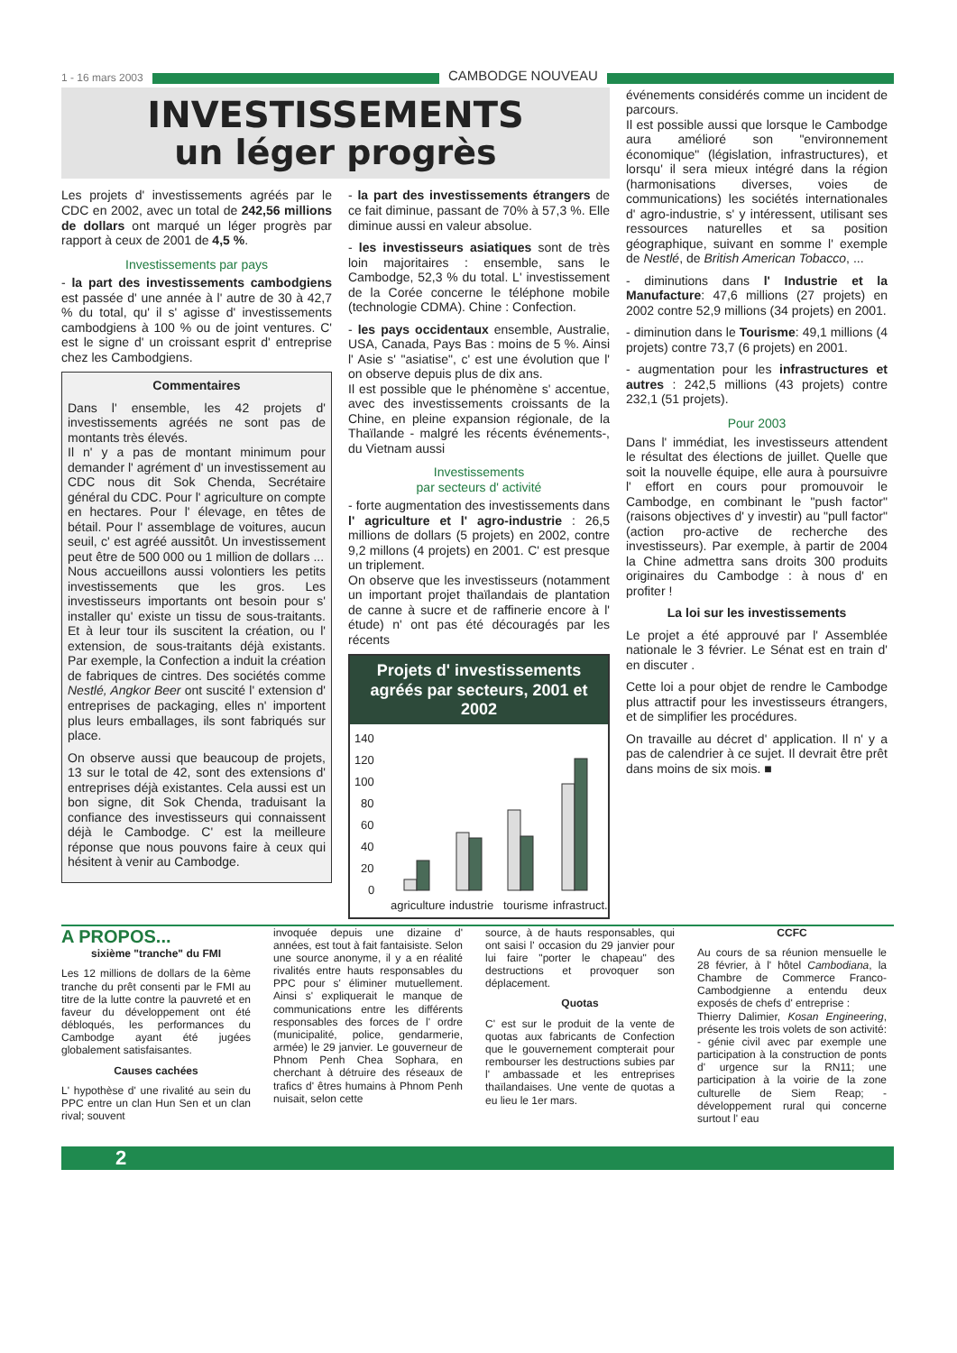1 - 16 mars 2003
CAMBODGE NOUVEAU
INVESTISSEMENTS
un léger progrès
Les projets d' investissements agréés par le CDC en 2002, avec un total de 242,56 millions de dollars ont marqué un léger progrès par rapport à ceux de 2001 de 4,5 %.
Investissements par pays
- la part des investissements cambodgiens est passée d' une année à l' autre de 30 à 42,7 % du total, qu' il s' agisse d' investissements cambodgiens à 100 % ou de joint ventures. C' est le signe d' un croissant esprit d' entreprise chez les Cambodgiens.
Commentaires
Dans l' ensemble, les 42 projets d' investissements agréés ne sont pas de montants très élevés.
Il n' y a pas de montant minimum pour demander l' agrément d' un investissement au CDC nous dit Sok Chenda, Secrétaire général du CDC. Pour l' agriculture on compte en hectares. Pour l' élevage, en têtes de bétail. Pour l' assemblage de voitures, aucun seuil, c' est agréé aussitôt. Un investissement peut être de 500 000 ou 1 million de dollars ...
Nous accueillons aussi volontiers les petits investissements que les gros. Les investisseurs importants ont besoin pour s' installer qu' existe un tissu de sous-traitants. Et à leur tour ils suscitent la création, ou l' extension, de sous-traitants déjà existants. Par exemple, la Confection a induit la création de fabriques de cintres. Des sociétés comme Nestlé, Angkor Beer ont suscité l' extension d' entreprises de packaging, elles n' importent plus leurs emballages, ils sont fabriqués sur place.
On observe aussi que beaucoup de projets, 13 sur le total de 42, sont des extensions d' entreprises déjà existantes. Cela aussi est un bon signe, dit Sok Chenda, traduisant la confiance des investisseurs qui connaissent déjà le Cambodge. C' est la meilleure réponse que nous pouvons faire à ceux qui hésitent à venir au Cambodge.
- la part des investissements étrangers de ce fait diminue, passant de 70% à 57,3 %. Elle diminue aussi en valeur absolue.
- les investisseurs asiatiques sont de très loin majoritaires : ensemble, sans le Cambodge, 52,3 % du total. L' investissement de la Corée concerne le téléphone mobile (technologie CDMA). Chine : Confection.
- les pays occidentaux ensemble, Australie, USA, Canada, Pays Bas : moins de 5 %. Ainsi l' Asie s' "asiatise", c' est une évolution que l' on observe depuis plus de dix ans.
Il est possible que le phénomène s' accentue, avec des investissements croissants de la Chine, en pleine expansion régionale, de la Thaïlande - malgré les récents événements-, du Vietnam aussi
Investissements
par secteurs d' activité
- forte augmentation des investissements dans l' agriculture et l' agro-industrie : 26,5 millions de dollars (5 projets) en 2002, contre 9,2 millons (4 projets) en 2001. C' est presque un triplement.
On observe que les investisseurs (notamment un important projet thaïlandais de plantation de canne à sucre et de raffinerie encore à l' étude) n' ont pas été découragés par les récents
Projets d' investissements agréés par secteurs, 2001 et 2002
140
120
100
80
60
40
20
0
agriculture
industrie
tourisme
infrastruct.
événements considérés comme un incident de parcours.
Il est possible aussi que lorsque le Cambodge aura amélioré son "environnement économique" (législation, infrastructures), et lorsqu' il sera mieux intégré dans la région (harmonisations diverses, voies de communications) les sociétés internationales d' agro-industrie, s' y intéressent, utilisant ses ressources naturelles et sa position géographique, suivant en somme l' exemple de Nestlé, de British American Tobacco, ...
- diminutions dans l' Industrie et la Manufacture: 47,6 millions (27 projets) en 2002 contre 52,9 millions (34 projets) en 2001.
- diminution dans le Tourisme: 49,1 millions (4 projets) contre 73,7 (6 projets) en 2001.
- augmentation pour les infrastructures et autres : 242,5 millions (43 projets) contre 232,1 (51 projets).
Pour 2003
Dans l' immédiat, les investisseurs attendent le résultat des élections de juillet. Quelle que soit la nouvelle équipe, elle aura à poursuivre l' effort en cours pour promouvoir le Cambodge, en combinant le "push factor" (raisons objectives d' y investir) au "pull factor" (action pro-active de recherche des investisseurs). Par exemple, à partir de 2004 la Chine admettra sans droits 300 produits originaires du Cambodge : à nous d' en profiter !
La loi sur les investissements
Le projet a été approuvé par l' Assemblée nationale le 3 février. Le Sénat est en train d' en discuter .
Cette loi a pour objet de rendre le Cambodge plus attractif pour les investisseurs étrangers, et de simplifier les procédures.
On travaille au décret d' application. Il n' y a pas de calendrier à ce sujet. Il devrait être prêt dans moins de six mois. ■
A PROPOS...
sixième "tranche" du FMI
Les 12 millions de dollars de la 6ème tranche du prêt consenti par le FMI au titre de la lutte contre la pauvreté et en faveur du développement ont été débloqués, les performances du Cambodge ayant été jugées globalement satisfaisantes.
Causes cachées
L' hypothèse d' une rivalité au sein du PPC entre un clan Hun Sen et un clan rival; souvent
invoquée depuis une dizaine d' années, est tout à fait fantaisiste. Selon une source anonyme, il y a en réalité rivalités entre hauts responsables du PPC pour s' éliminer mutuellement. Ainsi s' expliquerait le manque de communications entre les différents responsables des forces de l' ordre (municipalité, police, gendarmerie, armée) le 29 janvier. Le gouverneur de Phnom Penh Chea Sophara, en cherchant à détruire des réseaux de trafics d' êtres humains à Phnom Penh nuisait, selon cette
source, à de hauts responsables, qui ont saisi l' occasion du 29 janvier pour lui faire "porter le chapeau" des destructions et provoquer son déplacement.
Quotas
C' est sur le produit de la vente de quotas aux fabricants de Confection que le gouvernement compterait pour rembourser les destructions subies par l' ambassade et les entreprises thaïlandaises. Une vente de quotas a eu lieu le 1er mars.
CCFC
Au cours de sa réunion mensuelle le 28 février, à l' hôtel Cambodiana, la Chambre de Commerce Franco-Cambodgienne a entendu deux exposés de chefs d' entreprise :
Thierry Dalimier, Kosan Engineering, présente les trois volets de son activité: - génie civil avec par exemple une participation à la construction de ponts d' urgence sur la RN11; une participation à la voirie de la zone culturelle de Siem Reap; - développement rural qui concerne surtout l' eau
2